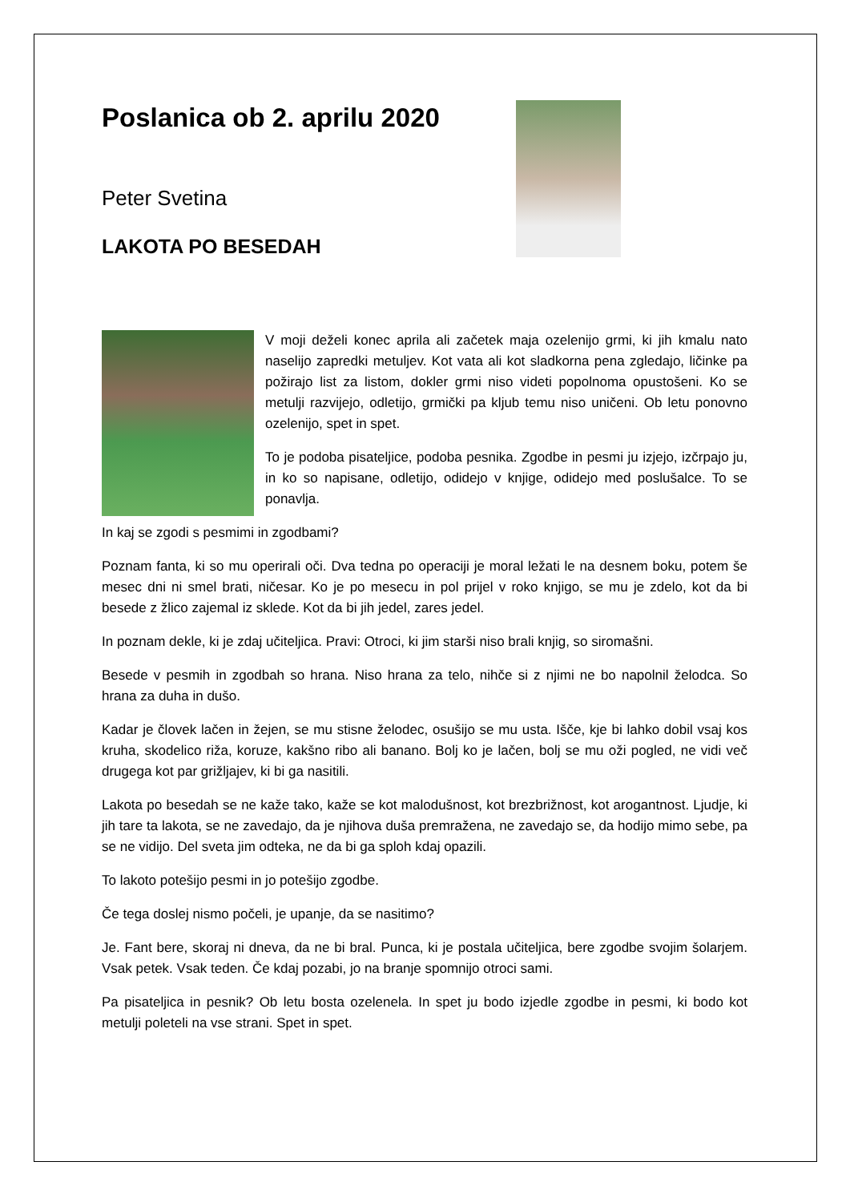Poslanica ob 2. aprilu 2020
Peter Svetina
LAKOTA PO BESEDAH
V moji deželi konec aprila ali začetek maja ozelenijo grmi, ki jih kmalu nato naselijo zapredki metuljev. Kot vata ali kot sladkorna pena zgledajo, ličinke pa požirajo list za listom, dokler grmi niso videti popolnoma opustošeni. Ko se metulji razvijejo, odletijo, grmički pa kljub temu niso uničeni. Ob letu ponovno ozelenijo, spet in spet.
To je podoba pisateljice, podoba pesnika. Zgodbe in pesmi ju izjejo, izčrpajo ju, in ko so napisane, odletijo, odidejo v knjige, odidejo med poslušalce. To se ponavlja.
In kaj se zgodi s pesmimi in zgodbami?
Poznam fanta, ki so mu operirali oči. Dva tedna po operaciji je moral ležati le na desnem boku, potem še mesec dni ni smel brati, ničesar. Ko je po mesecu in pol prijel v roko knjigo, se mu je zdelo, kot da bi besede z žlico zajemal iz sklede. Kot da bi jih jedel, zares jedel.
In poznam dekle, ki je zdaj učiteljica. Pravi: Otroci, ki jim starši niso brali knjig, so siromašni.
Besede v pesmih in zgodbah so hrana. Niso hrana za telo, nihče si z njimi ne bo napolnil želodca. So hrana za duha in dušo.
Kadar je človek lačen in žejen, se mu stisne želodec, osušijo se mu usta. Išče, kje bi lahko dobil vsaj kos kruha, skodelico riža, koruze, kakšno ribo ali banano. Bolj ko je lačen, bolj se mu oži pogled, ne vidi več drugega kot par grižljajev, ki bi ga nasitili.
Lakota po besedah se ne kaže tako, kaže se kot malodušnost, kot brezbrižnost, kot arogantnost. Ljudje, ki jih tare ta lakota, se ne zavedajo, da je njihova duša premražena, ne zavedajo se, da hodijo mimo sebe, pa se ne vidijo. Del sveta jim odteka, ne da bi ga sploh kdaj opazili.
To lakoto potešijo pesmi in jo potešijo zgodbe.
Če tega doslej nismo počeli, je upanje, da se nasitimo?
Je. Fant bere, skoraj ni dneva, da ne bi bral. Punca, ki je postala učiteljica, bere zgodbe svojim šolarjem. Vsak petek. Vsak teden. Če kdaj pozabi, jo na branje spomnijo otroci sami.
Pa pisateljica in pesnik? Ob letu bosta ozelenela. In spet ju bodo izjedle zgodbe in pesmi, ki bodo kot metulji poleteli na vse strani. Spet in spet.